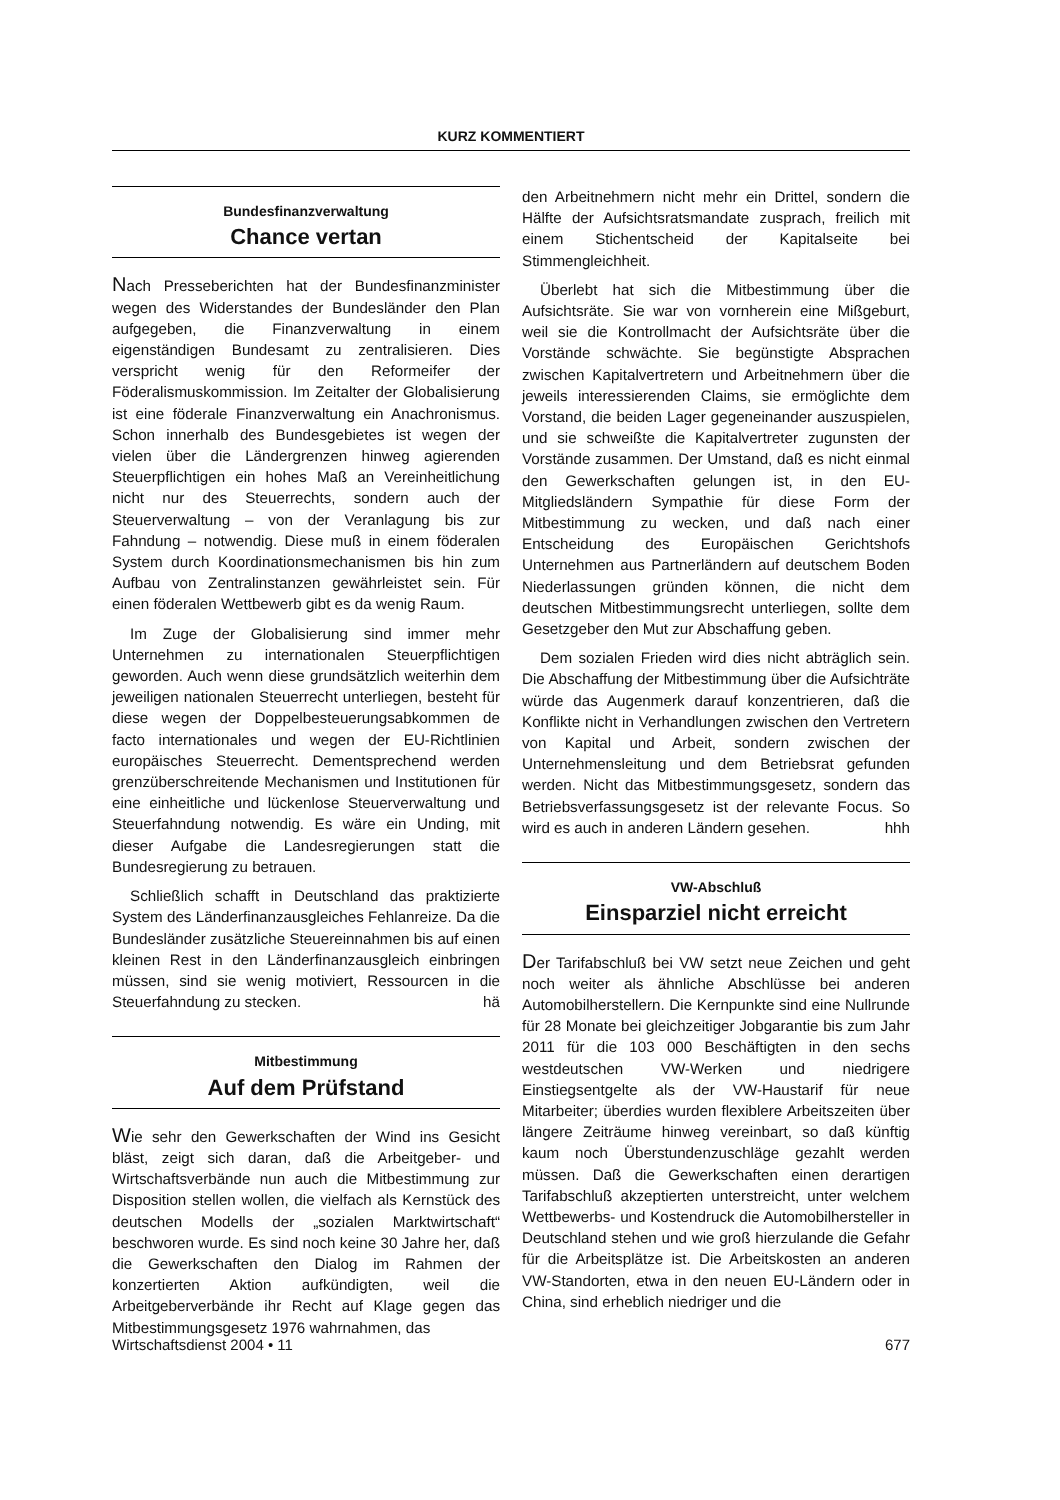KURZ KOMMENTIERT
Bundesfinanzverwaltung
Chance vertan
Nach Presseberichten hat der Bundesfinanzminister wegen des Widerstandes der Bundesländer den Plan aufgegeben, die Finanzverwaltung in einem eigenständigen Bundesamt zu zentralisieren. Dies verspricht wenig für den Reformeifer der Föderalismuskommission. Im Zeitalter der Globalisierung ist eine föderale Finanzverwaltung ein Anachronismus. Schon innerhalb des Bundesgebietes ist wegen der vielen über die Ländergrenzen hinweg agierenden Steuerpflichtigen ein hohes Maß an Vereinheitlichung nicht nur des Steuerrechts, sondern auch der Steuerverwaltung – von der Veranlagung bis zur Fahndung – notwendig. Diese muß in einem föderalen System durch Koordinationsmechanismen bis hin zum Aufbau von Zentralinstanzen gewährleistet sein. Für einen föderalen Wettbewerb gibt es da wenig Raum.
Im Zuge der Globalisierung sind immer mehr Unternehmen zu internationalen Steuerpflichtigen geworden. Auch wenn diese grundsätzlich weiterhin dem jeweiligen nationalen Steuerrecht unterliegen, besteht für diese wegen der Doppelbesteuerungsabkommen de facto internationales und wegen der EU-Richtlinien europäisches Steuerrecht. Dementsprechend werden grenzüberschreitende Mechanismen und Institutionen für eine einheitliche und lückenlose Steuerverwaltung und Steuerfahndung notwendig. Es wäre ein Unding, mit dieser Aufgabe die Landesregierungen statt die Bundesregierung zu betrauen.
Schließlich schafft in Deutschland das praktizierte System des Länderfinanzausgleiches Fehlanreize. Da die Bundesländer zusätzliche Steuereinnahmen bis auf einen kleinen Rest in den Länderfinanzausgleich einbringen müssen, sind sie wenig motiviert, Ressourcen in die Steuerfahndung zu stecken. hä
Mitbestimmung
Auf dem Prüfstand
Wie sehr den Gewerkschaften der Wind ins Gesicht bläst, zeigt sich daran, daß die Arbeitgeber- und Wirtschaftsverbände nun auch die Mitbestimmung zur Disposition stellen wollen, die vielfach als Kernstück des deutschen Modells der „sozialen Marktwirtschaft“ beschworen wurde. Es sind noch keine 30 Jahre her, daß die Gewerkschaften den Dialog im Rahmen der konzertierten Aktion aufkündigten, weil die Arbeitgeberverbände ihr Recht auf Klage gegen das Mitbestimmungsgesetz 1976 wahrnahmen, das
den Arbeitnehmern nicht mehr ein Drittel, sondern die Hälfte der Aufsichtsratsmandate zusprach, freilich mit einem Stichentscheid der Kapitalseite bei Stimmengleichheit.
Überlebt hat sich die Mitbestimmung über die Aufsichtsräte. Sie war von vornherein eine Mißgeburt, weil sie die Kontrollmacht der Aufsichtsräte über die Vorstände schwächte. Sie begünstigte Absprachen zwischen Kapitalvertretern und Arbeitnehmern über die jeweils interessierenden Claims, sie ermöglichte dem Vorstand, die beiden Lager gegeneinander auszuspielen, und sie schweißte die Kapitalvertreter zugunsten der Vorstände zusammen. Der Umstand, daß es nicht einmal den Gewerkschaften gelungen ist, in den EU-Mitgliedsländern Sympathie für diese Form der Mitbestimmung zu wecken, und daß nach einer Entscheidung des Europäischen Gerichtshofs Unternehmen aus Partnerländern auf deutschem Boden Niederlassungen gründen können, die nicht dem deutschen Mitbestimmungsrecht unterliegen, sollte dem Gesetzgeber den Mut zur Abschaffung geben.
Dem sozialen Frieden wird dies nicht abträglich sein. Die Abschaffung der Mitbestimmung über die Aufsichträte würde das Augenmerk darauf konzentrieren, daß die Konflikte nicht in Verhandlungen zwischen den Vertretern von Kapital und Arbeit, sondern zwischen der Unternehmensleitung und dem Betriebsrat gefunden werden. Nicht das Mitbestimmungsgesetz, sondern das Betriebsverfassungsgesetz ist der relevante Focus. So wird es auch in anderen Ländern gesehen. hhh
VW-Abschluß
Einsparziel nicht erreicht
Der Tarifabschluß bei VW setzt neue Zeichen und geht noch weiter als ähnliche Abschlüsse bei anderen Automobilherstellern. Die Kernpunkte sind eine Nullrunde für 28 Monate bei gleichzeitiger Jobgarantie bis zum Jahr 2011 für die 103 000 Beschäftigten in den sechs westdeutschen VW-Werken und niedrigere Einstiegsentgelte als der VW-Haustarif für neue Mitarbeiter; überdies wurden flexiblere Arbeitszeiten über längere Zeiträume hinweg vereinbart, so daß künftig kaum noch Überstundenzuschläge gezahlt werden müssen. Daß die Gewerkschaften einen derartigen Tarifabschluß akzeptierten unterstreicht, unter welchem Wettbewerbs- und Kostendruck die Automobilhersteller in Deutschland stehen und wie groß hierzulande die Gefahr für die Arbeitsplätze ist. Die Arbeitskosten an anderen VW-Standorten, etwa in den neuen EU-Ländern oder in China, sind erheblich niedriger und die
Wirtschaftsdienst 2004 • 11 677